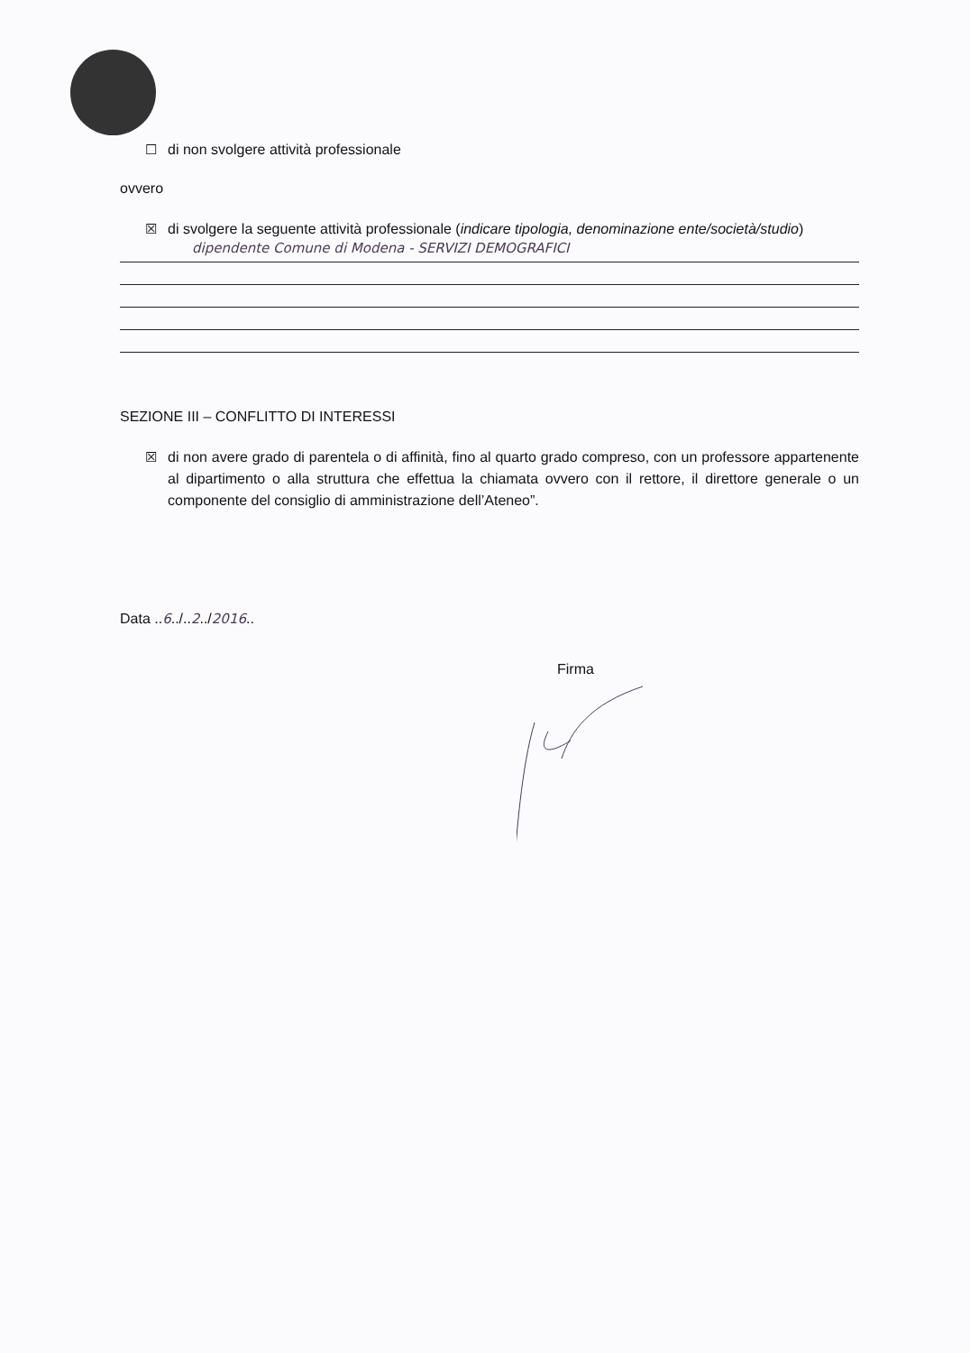☐ di non svolgere attività professionale
ovvero
☒ di svolgere la seguente attività professionale (indicare tipologia, denominazione ente/società/studio)
dipendente Comune di Modena - SERVIZI DEMOGRAFICI
SEZIONE III – CONFLITTO DI INTERESSI
☒ di non avere grado di parentela o di affinità, fino al quarto grado compreso, con un professore appartenente al dipartimento o alla struttura che effettua la chiamata ovvero con il rettore, il direttore generale o un componente del consiglio di amministrazione dell’Ateneo”.
Data .. 6../.. 2../ 2016..
Firma